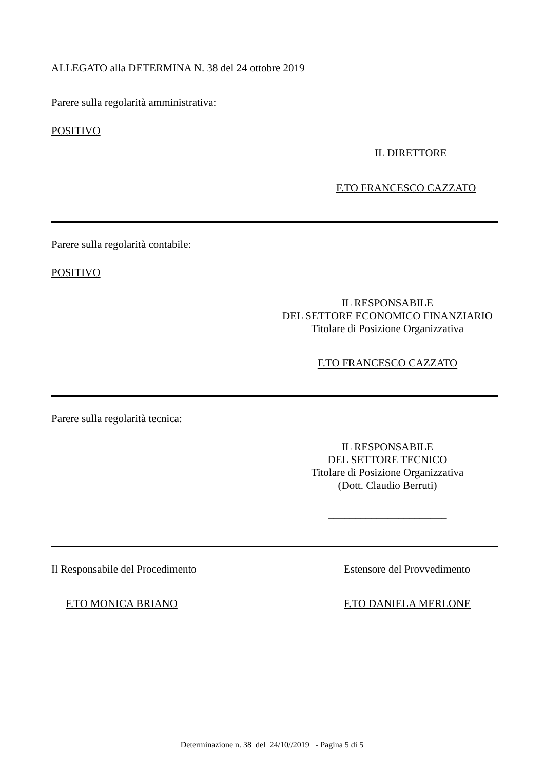ALLEGATO alla DETERMINA N. 38 del 24 ottobre 2019
Parere sulla regolarità amministrativa:
POSITIVO
IL DIRETTORE
F.TO FRANCESCO CAZZATO
Parere sulla regolarità contabile:
POSITIVO
IL RESPONSABILE
DEL SETTORE ECONOMICO FINANZIARIO
Titolare di Posizione Organizzativa
F.TO FRANCESCO CAZZATO
Parere sulla regolarità tecnica:
IL RESPONSABILE
DEL SETTORE TECNICO
Titolare di Posizione Organizzativa
(Dott. Claudio Berruti)
______________________
Il Responsabile del Procedimento
F.TO MONICA BRIANO
Estensore del Provvedimento
F.TO DANIELA MERLONE
Determinazione n. 38 del 24/10//2019 - Pagina 5 di 5